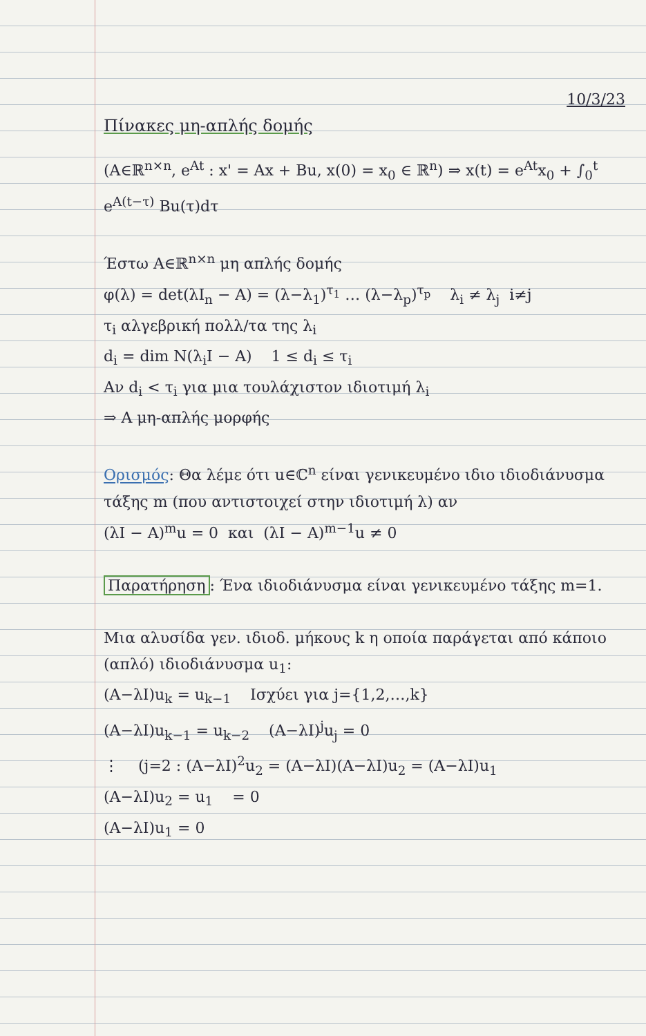10/3/23
Πίνακες μη-απλής δομής
(A∈ℝ<sup>n×n</sup>, e<sup>At</sup> : x' = Ax + Bu, x(0) = x<sub>0</sub> ∈ ℝ<sup>n</sup>) ⇒ x(t) = e<sup>At</sup>x<sub>0</sub> + ∫<sub>0</sub><sup>t</sup> e<sup>A(t−τ)</sup> Bu(τ)dτ
Έστω A∈ℝ<sup>n×n</sup> μη απλής δομής
φ(λ) = det(λI<sub>n</sub> − A) = (λ−λ<sub>1</sub>)<sup>τ<sub>1</sub></sup> … (λ−λ<sub>p</sub>)<sup>τ<sub>p</sub></sup> λ<sub>i</sub> ≠ λ<sub>j</sub> i≠j
τ<sub>i</sub> αλγεβρική πολλ/τα της λ<sub>i</sub>
d<sub>i</sub> = dim N(λ<sub>i</sub>I − A) 1 ≤ d<sub>i</sub> ≤ τ<sub>i</sub>
Αν d<sub>i</sub> < τ<sub>i</sub> για μια τουλάχιστον ιδιοτιμή λ<sub>i</sub>
⇒ A μη-απλής μορφής
Ορισμός: Θα λέμε ότι u∈ℂ<sup>n</sup> είναι γενικευμένο ιδιο ιδιοδιάνυσμα τάξης m (που αντιστοιχεί στην ιδιοτιμή λ) αν
(λI − A)<sup>m</sup>u = 0 και (λI − A)<sup>m−1</sup>u ≠ 0
Παρατήρηση: Ένα ιδιοδιάνυσμα είναι γενικευμένο τάξης m=1.
Μια αλυσίδα γεν. ιδιοδ. μήκους k η οποία παράγεται από κάποιο (απλό) ιδιοδιάνυσμα u<sub>1</sub>:
(A−λI)u<sub>k</sub> = u<sub>k−1</sub> Ισχύει για j={1,2,…,k}
(A−λI)u<sub>k−1</sub> = u<sub>k−2</sub> (A−λI)<sup>j</sup>u<sub>j</sub> = 0
⋮ (j=2 : (A−λI)<sup>2</sup>u<sub>2</sub> = (A−λI)(A−λI)u<sub>2</sub> = (A−λI)u<sub>1</sub>
(A−λI)u<sub>2</sub> = u<sub>1</sub> = 0
(A−λI)u<sub>1</sub> = 0